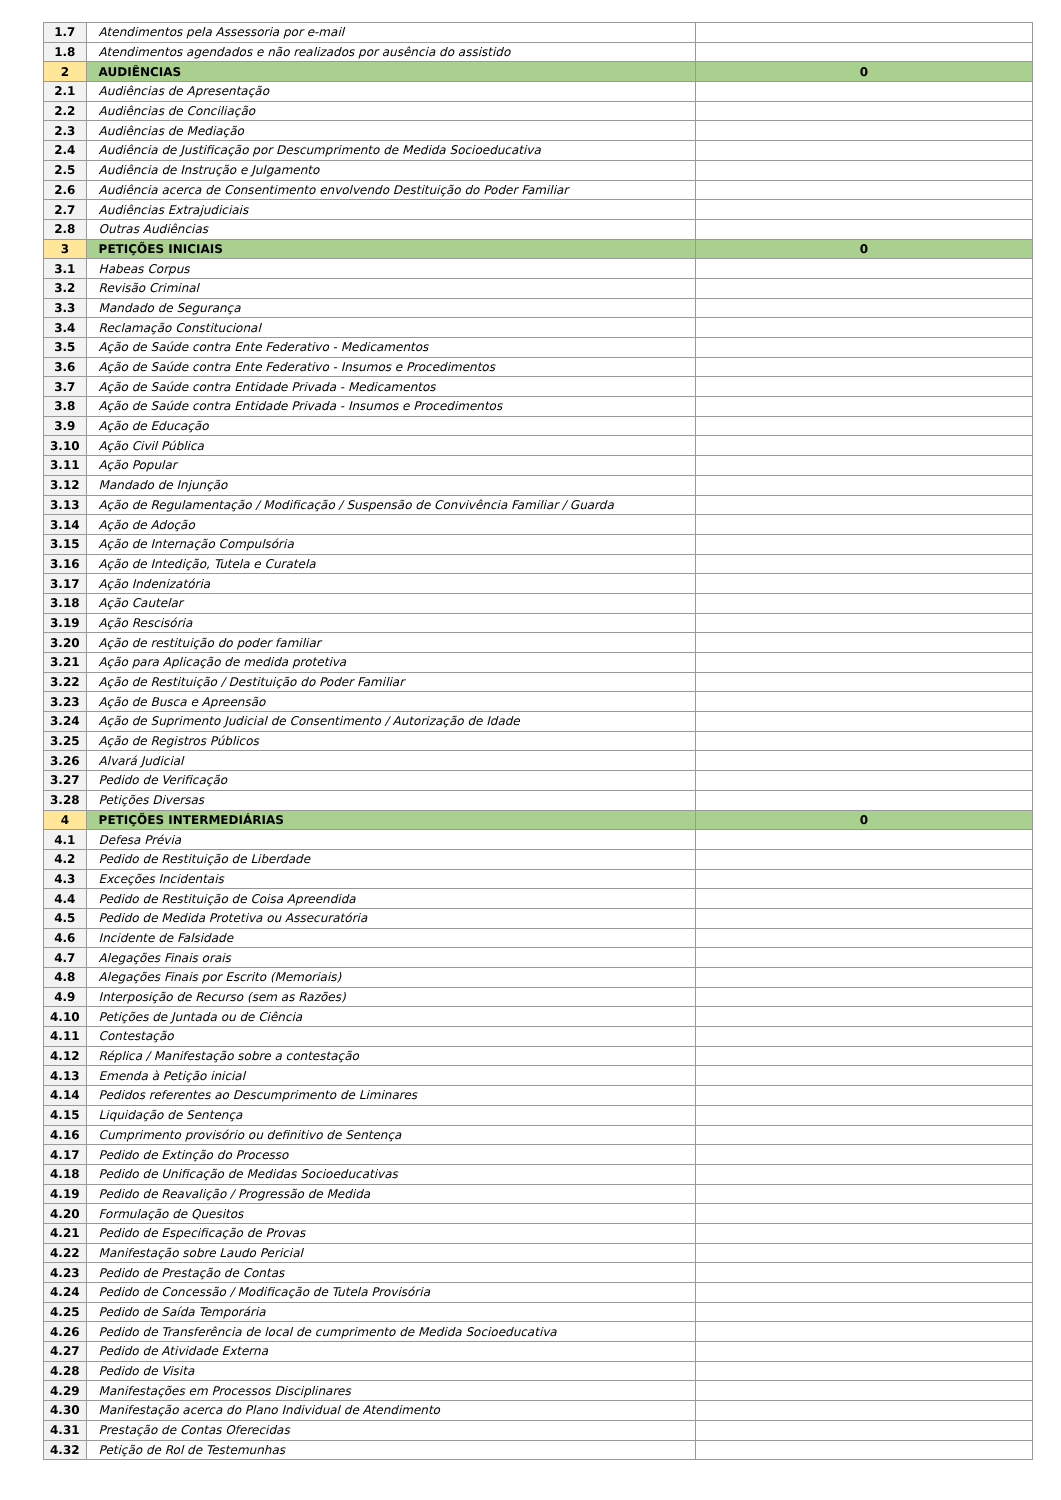| 1.7 | Atendimentos pela Assessoria por e-mail | |
| 1.8 | Atendimentos agendados e não realizados por ausência do assistido | |
| 2 | AUDIÊNCIAS | 0 |
| 2.1 | Audiências de Apresentação | |
| 2.2 | Audiências de Conciliação | |
| 2.3 | Audiências de Mediação | |
| 2.4 | Audiência de Justificação por Descumprimento de Medida Socioeducativa | |
| 2.5 | Audiência de Instrução e Julgamento | |
| 2.6 | Audiência acerca de Consentimento envolvendo Destituição do Poder Familiar | |
| 2.7 | Audiências Extrajudiciais | |
| 2.8 | Outras Audiências | |
| 3 | PETIÇÕES INICIAIS | 0 |
| 3.1 | Habeas Corpus | |
| 3.2 | Revisão Criminal | |
| 3.3 | Mandado de Segurança | |
| 3.4 | Reclamação Constitucional | |
| 3.5 | Ação de Saúde contra Ente Federativo - Medicamentos | |
| 3.6 | Ação de Saúde contra Ente Federativo - Insumos e Procedimentos | |
| 3.7 | Ação de Saúde contra Entidade Privada - Medicamentos | |
| 3.8 | Ação de Saúde contra Entidade Privada - Insumos e Procedimentos | |
| 3.9 | Ação de Educação | |
| 3.10 | Ação Civil Pública | |
| 3.11 | Ação Popular | |
| 3.12 | Mandado de Injunção | |
| 3.13 | Ação de Regulamentação / Modificação / Suspensão de Convivência Familiar / Guarda | |
| 3.14 | Ação de Adoção | |
| 3.15 | Ação de Internação Compulsória | |
| 3.16 | Ação de Intedição, Tutela e Curatela | |
| 3.17 | Ação Indenizatória | |
| 3.18 | Ação Cautelar | |
| 3.19 | Ação Rescisória | |
| 3.20 | Ação de restituição do poder familiar | |
| 3.21 | Ação para Aplicação de medida protetiva | |
| 3.22 | Ação de Restituição / Destituição do Poder Familiar | |
| 3.23 | Ação de Busca e Apreensão | |
| 3.24 | Ação de Suprimento Judicial de Consentimento / Autorização de Idade | |
| 3.25 | Ação de Registros Públicos | |
| 3.26 | Alvará Judicial | |
| 3.27 | Pedido de Verificação | |
| 3.28 | Petições Diversas | |
| 4 | PETIÇÕES INTERMEDIÁRIAS | 0 |
| 4.1 | Defesa Prévia | |
| 4.2 | Pedido de Restituição de Liberdade | |
| 4.3 | Exceções Incidentais | |
| 4.4 | Pedido de Restituição de Coisa Apreendida | |
| 4.5 | Pedido de Medida Protetiva ou Assecuratória | |
| 4.6 | Incidente de Falsidade | |
| 4.7 | Alegações Finais orais | |
| 4.8 | Alegações Finais por Escrito (Memoriais) | |
| 4.9 | Interposição de Recurso (sem as Razões) | |
| 4.10 | Petições de Juntada ou de Ciência | |
| 4.11 | Contestação | |
| 4.12 | Réplica / Manifestação sobre a contestação | |
| 4.13 | Emenda à Petição inicial | |
| 4.14 | Pedidos referentes ao Descumprimento de Liminares | |
| 4.15 | Liquidação de Sentença | |
| 4.16 | Cumprimento provisório ou definitivo de Sentença | |
| 4.17 | Pedido de Extinção do Processo | |
| 4.18 | Pedido de Unificação de Medidas Socioeducativas | |
| 4.19 | Pedido de Reavalição / Progressão de Medida | |
| 4.20 | Formulação de Quesitos | |
| 4.21 | Pedido de Especificação de Provas | |
| 4.22 | Manifestação sobre Laudo Pericial | |
| 4.23 | Pedido de Prestação de Contas | |
| 4.24 | Pedido de Concessão / Modificação de Tutela Provisória | |
| 4.25 | Pedido de Saída Temporária | |
| 4.26 | Pedido de Transferência de local de cumprimento de Medida Socioeducativa | |
| 4.27 | Pedido de Atividade Externa | |
| 4.28 | Pedido de Visita | |
| 4.29 | Manifestações em Processos Disciplinares | |
| 4.30 | Manifestação acerca do Plano Individual de Atendimento | |
| 4.31 | Prestação de Contas Oferecidas | |
| 4.32 | Petição de Rol de Testemunhas | |